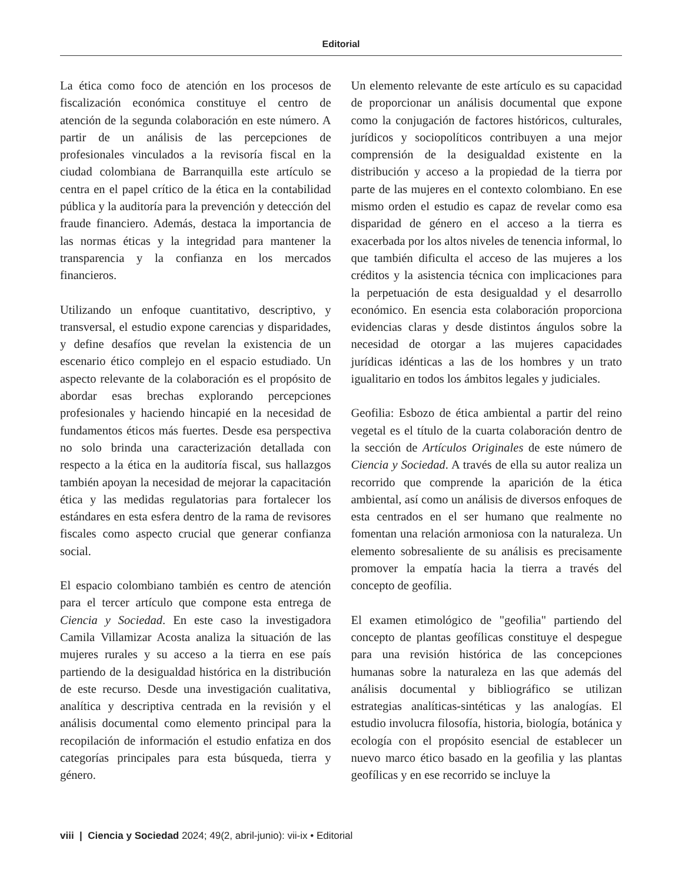Editorial
La ética como foco de atención en los procesos de fiscalización económica constituye el centro de atención de la segunda colaboración en este número. A partir de un análisis de las percepciones de profesionales vinculados a la revisoría fiscal en la ciudad colombiana de Barranquilla este artículo se centra en el papel crítico de la ética en la contabilidad pública y la auditoría para la prevención y detección del fraude financiero. Además, destaca la importancia de las normas éticas y la integridad para mantener la transparencia y la confianza en los mercados financieros.
Utilizando un enfoque cuantitativo, descriptivo, y transversal, el estudio expone carencias y disparidades, y define desafíos que revelan la existencia de un escenario ético complejo en el espacio estudiado. Un aspecto relevante de la colaboración es el propósito de abordar esas brechas explorando percepciones profesionales y haciendo hincapié en la necesidad de fundamentos éticos más fuertes. Desde esa perspectiva no solo brinda una caracterización detallada con respecto a la ética en la auditoría fiscal, sus hallazgos también apoyan la necesidad de mejorar la capacitación ética y las medidas regulatorias para fortalecer los estándares en esta esfera dentro de la rama de revisores fiscales como aspecto crucial que generar confianza social.
El espacio colombiano también es centro de atención para el tercer artículo que compone esta entrega de Ciencia y Sociedad. En este caso la investigadora Camila Villamizar Acosta analiza la situación de las mujeres rurales y su acceso a la tierra en ese país partiendo de la desigualdad histórica en la distribución de este recurso. Desde una investigación cualitativa, analítica y descriptiva centrada en la revisión y el análisis documental como elemento principal para la recopilación de información el estudio enfatiza en dos categorías principales para esta búsqueda, tierra y género.
Un elemento relevante de este artículo es su capacidad de proporcionar un análisis documental que expone como la conjugación de factores históricos, culturales, jurídicos y sociopolíticos contribuyen a una mejor comprensión de la desigualdad existente en la distribución y acceso a la propiedad de la tierra por parte de las mujeres en el contexto colombiano. En ese mismo orden el estudio es capaz de revelar como esa disparidad de género en el acceso a la tierra es exacerbada por los altos niveles de tenencia informal, lo que también dificulta el acceso de las mujeres a los créditos y la asistencia técnica con implicaciones para la perpetuación de esta desigualdad y el desarrollo económico. En esencia esta colaboración proporciona evidencias claras y desde distintos ángulos sobre la necesidad de otorgar a las mujeres capacidades jurídicas idénticas a las de los hombres y un trato igualitario en todos los ámbitos legales y judiciales.
Geofilia: Esbozo de ética ambiental a partir del reino vegetal es el título de la cuarta colaboración dentro de la sección de Artículos Originales de este número de Ciencia y Sociedad. A través de ella su autor realiza un recorrido que comprende la aparición de la ética ambiental, así como un análisis de diversos enfoques de esta centrados en el ser humano que realmente no fomentan una relación armoniosa con la naturaleza. Un elemento sobresaliente de su análisis es precisamente promover la empatía hacia la tierra a través del concepto de geofília.
El examen etimológico de "geofilia" partiendo del concepto de plantas geofílicas constituye el despegue para una revisión histórica de las concepciones humanas sobre la naturaleza en las que además del análisis documental y bibliográfico se utilizan estrategias analíticas-sintéticas y las analogías. El estudio involucra filosofía, historia, biología, botánica y ecología con el propósito esencial de establecer un nuevo marco ético basado en la geofilia y las plantas geofílicas y en ese recorrido se incluye la
viii | Ciencia y Sociedad 2024; 49(2, abril-junio): vii-ix • Editorial